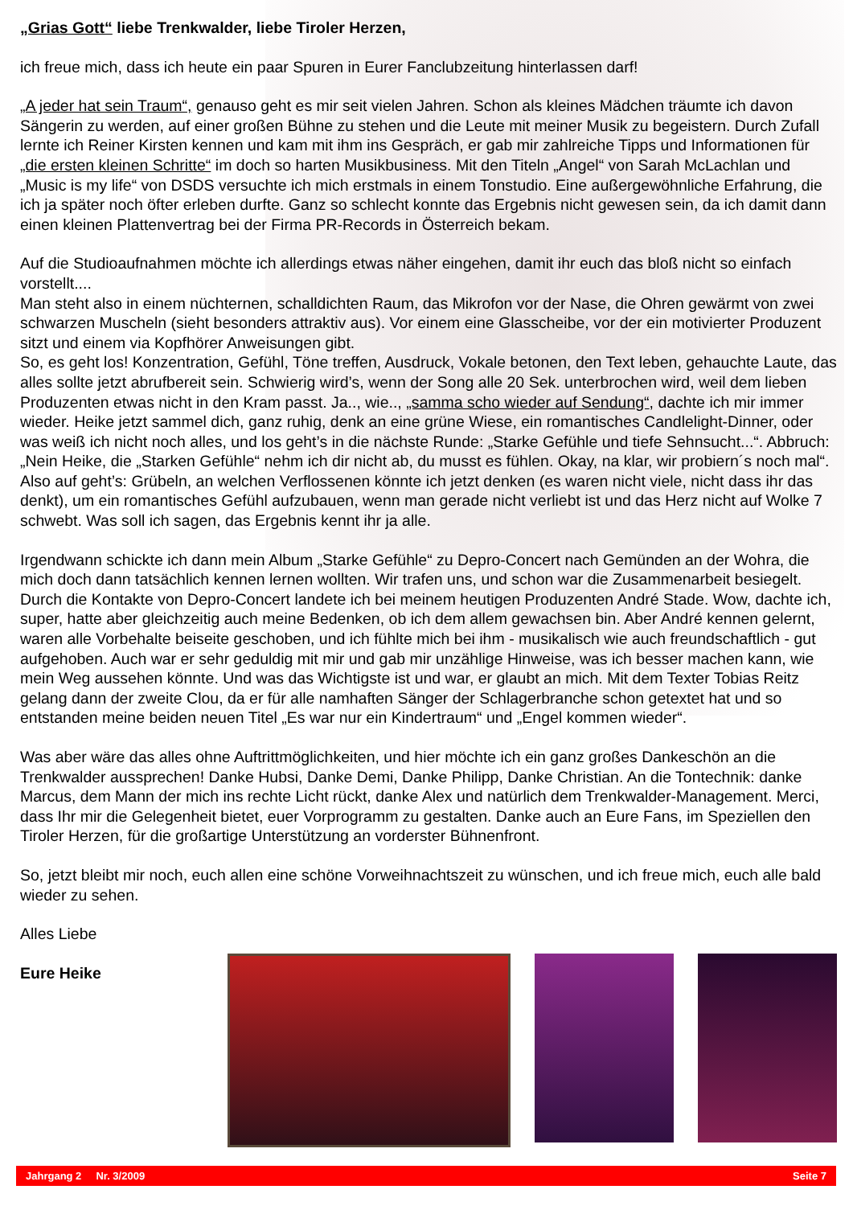„Grias Gott“ liebe Trenkwalder, liebe Tiroler Herzen,
ich freue mich, dass ich heute ein paar Spuren in Eurer Fanclubzeitung hinterlassen darf!
„A jeder hat sein Traum“, genauso geht es mir seit vielen Jahren. Schon als kleines Mädchen träumte ich davon Sängerin zu werden, auf einer großen Bühne zu stehen und die Leute mit meiner Musik zu begeistern. Durch Zufall lernte ich Reiner Kirsten kennen und kam mit ihm ins Gespräch, er gab mir zahlreiche Tipps und Informationen für „die ersten kleinen Schritte“ im doch so harten Musikbusiness. Mit den Titeln „Angel“ von Sarah McLachlan und „Music is my life“ von DSDS versuchte ich mich erstmals in einem Tonstudio. Eine außergewöhnliche Erfahrung, die ich ja später noch öfter erleben durfte. Ganz so schlecht konnte das Ergebnis nicht gewesen sein, da ich damit dann einen kleinen Plattenvertrag bei der Firma PR-Records in Österreich bekam.
Auf die Studioaufnahmen möchte ich allerdings etwas näher eingehen, damit ihr euch das bloß nicht so einfach vorstellt....
Man steht also in einem nüchternen, schalldichten Raum, das Mikrofon vor der Nase, die Ohren gewärmt von zwei schwarzen Muscheln (sieht besonders attraktiv aus). Vor einem eine Glasscheibe, vor der ein motivierter Produzent sitzt und einem via Kopfhörer Anweisungen gibt.
So, es geht los! Konzentration, Gefühl, Töne treffen, Ausdruck, Vokale betonen, den Text leben, gehauchte Laute, das alles sollte jetzt abrufbereit sein. Schwierig wird’s, wenn der Song alle 20 Sek. unterbrochen wird, weil dem lieben Produzenten etwas nicht in den Kram passt. Ja.., wie.., „samma scho wieder auf Sendung“, dachte ich mir immer wieder. Heike jetzt sammel dich, ganz ruhig, denk an eine grüne Wiese, ein romantisches Candlelight-Dinner, oder was weiß ich nicht noch alles, und los geht’s in die nächste Runde: „Starke Gefühle und tiefe Sehnsucht...“. Abbruch: „Nein Heike, die „Starken Gefühle“ nehm ich dir nicht ab, du musst es fühlen. Okay, na klar, wir probiern´s noch mal“. Also auf geht’s: Grübeln, an welchen Verflossenen könnte ich jetzt denken (es waren nicht viele, nicht dass ihr das denkt), um ein romantisches Gefühl aufzubauen, wenn man gerade nicht verliebt ist und das Herz nicht auf Wolke 7 schwebt. Was soll ich sagen, das Ergebnis kennt ihr ja alle.
Irgendwann schickte ich dann mein Album „Starke Gefühle“ zu Depro-Concert nach Gemünden an der Wohra, die mich doch dann tatsächlich kennen lernen wollten. Wir trafen uns, und schon war die Zusammenarbeit besiegelt. Durch die Kontakte von Depro-Concert landete ich bei meinem heutigen Produzenten André Stade. Wow, dachte ich, super, hatte aber gleichzeitig auch meine Bedenken, ob ich dem allem gewachsen bin. Aber André kennen gelernt, waren alle Vorbehalte beiseite geschoben, und ich fühlte mich bei ihm - musikalisch wie auch freundschaftlich - gut aufgehoben. Auch war er sehr geduldig mit mir und gab mir unzählige Hinweise, was ich besser machen kann, wie mein Weg aussehen könnte. Und was das Wichtigste ist und war, er glaubt an mich. Mit dem Texter Tobias Reitz gelang dann der zweite Clou, da er für alle namhaften Sänger der Schlagerbranche schon getextet hat und so entstanden meine beiden neuen Titel „Es war nur ein Kindertraum“ und „Engel kommen wieder“.
Was aber wäre das alles ohne Auftrittmöglichkeiten, und hier möchte ich ein ganz großes Dankeschön an die Trenkwalder aussprechen! Danke Hubsi, Danke Demi, Danke Philipp, Danke Christian. An die Tontechnik: danke Marcus, dem Mann der mich ins rechte Licht rückt, danke Alex und natürlich dem Trenkwalder-Management. Merci, dass Ihr mir die Gelegenheit bietet, euer Vorprogramm zu gestalten. Danke auch an Eure Fans, im Speziellen den Tiroler Herzen, für die großartige Unterstützung an vorderster Bühnenfront.
So, jetzt bleibt mir noch, euch allen eine schöne Vorweihnachtszeit zu wünschen, und ich freue mich, euch alle bald wieder zu sehen.
Alles Liebe
Eure Heike
Jahrgang 2 Nr. 3/2009 Seite 7